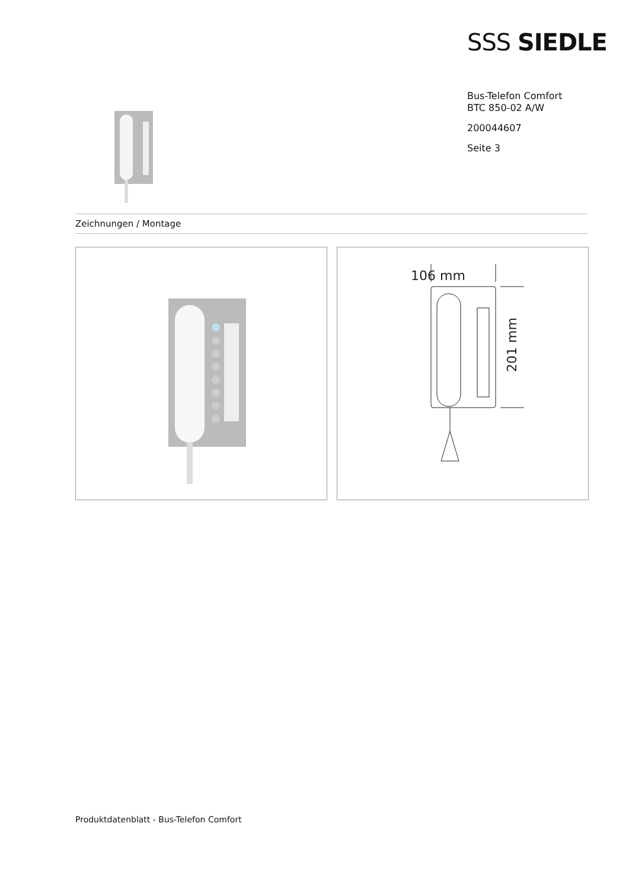SSS SIEDLE
Bus-Telefon Comfort
BTC 850-02 A/W
200044607
Seite 3
Zeichnungen / Montage
106 mm
201 mm
Produktdatenblatt - Bus-Telefon Comfort